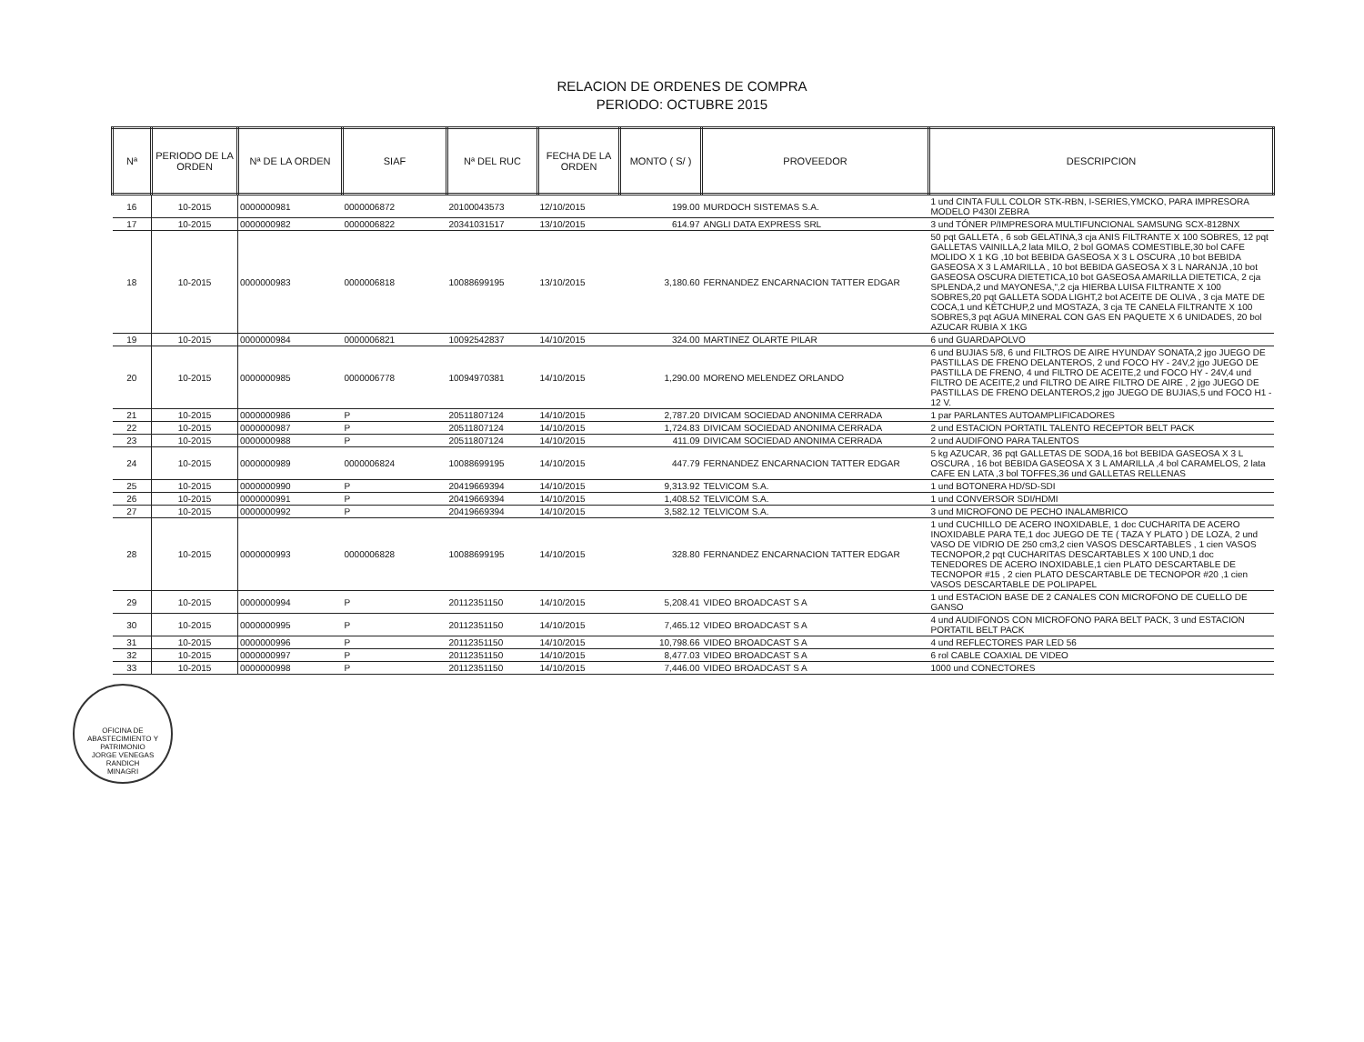RELACION DE ORDENES DE COMPRA
PERIODO: OCTUBRE 2015
| Nª | PERIODO DE LA ORDEN | Nª DE LA ORDEN | SIAF | Nª DEL RUC | FECHA DE LA ORDEN | MONTO ( S/ ) | PROVEEDOR | DESCRIPCION |
| --- | --- | --- | --- | --- | --- | --- | --- | --- |
| 16 | 10-2015 | 0000000981 | 0000006872 | 20100043573 | 12/10/2015 | 199.00 | MURDOCH SISTEMAS S.A. | 1 und CINTA FULL COLOR STK-RBN, I-SERIES,YMCKO, PARA IMPRESORA MODELO P430I ZEBRA |
| 17 | 10-2015 | 0000000982 | 0000006822 | 20341031517 | 13/10/2015 | 614.97 | ANGLI DATA EXPRESS SRL | 3 und TÓNER P/IMPRESORA MULTIFUNCIONAL SAMSUNG SCX-8128NX |
| 18 | 10-2015 | 0000000983 | 0000006818 | 10088699195 | 13/10/2015 | 3,180.60 | FERNANDEZ ENCARNACION TATTER EDGAR | 50 pqt GALLETA , 6 sob GELATINA,3 cja ANIS FILTRANTE X 100 SOBRES, 12 pqt GALLETAS VAINILLA,2 lata MILO, 2 bol GOMAS COMESTIBLE,30 bol CAFE MOLIDO X 1 KG ,10 bot BEBIDA GASEOSA X 3 L OSCURA ,10 bot BEBIDA GASEOSA X 3 L AMARILLA , 10 bot BEBIDA GASEOSA X 3 L NARANJA ,10 bot GASEOSA OSCURA DIETETICA,10 bot GASEOSA AMARILLA DIETETICA, 2 cja SPLENDA,2 und MAYONESA,",2 cja HIERBA LUISA FILTRANTE X 100 SOBRES,20 pqt GALLETA SODA LIGHT,2 bot ACEITE DE OLIVA , 3 cja MATE DE COCA,1 und KÉTCHUP,2 und MOSTAZA, 3 cja TE CANELA FILTRANTE X 100 SOBRES,3 pqt AGUA MINERAL CON GAS EN PAQUETE X 6 UNIDADES, 20 bol AZUCAR RUBIA X 1KG |
| 19 | 10-2015 | 0000000984 | 0000006821 | 10092542837 | 14/10/2015 | 324.00 | MARTINEZ OLARTE PILAR | 6 und GUARDAPOLVO |
| 20 | 10-2015 | 0000000985 | 0000006778 | 10094970381 | 14/10/2015 | 1,290.00 | MORENO MELENDEZ ORLANDO | 6 und BUJIAS 5/8, 6 und FILTROS DE AIRE HYUNDAY SONATA,2 jgo JUEGO DE PASTILLAS DE FRENO DELANTEROS, 2 und FOCO HY - 24V,2 jgo JUEGO DE PASTILLA DE FRENO, 4 und FILTRO DE ACEITE,2 und FOCO HY - 24V,4 und FILTRO DE ACEITE,2 und FILTRO DE AIRE FILTRO DE AIRE , 2 jgo JUEGO DE PASTILLAS DE FRENO DELANTEROS,2 jgo JUEGO DE BUJIAS,5 und FOCO H1 - 12 V. |
| 21 | 10-2015 | 0000000986 | P | 20511807124 | 14/10/2015 | 2,787.20 | DIVICAM SOCIEDAD ANONIMA CERRADA | 1 par PARLANTES AUTOAMPLIFICADORES |
| 22 | 10-2015 | 0000000987 | P | 20511807124 | 14/10/2015 | 1,724.83 | DIVICAM SOCIEDAD ANONIMA CERRADA | 2 und ESTACION PORTATIL TALENTO RECEPTOR BELT PACK |
| 23 | 10-2015 | 0000000988 | P | 20511807124 | 14/10/2015 | 411.09 | DIVICAM SOCIEDAD ANONIMA CERRADA | 2 und AUDIFONO PARA TALENTOS |
| 24 | 10-2015 | 0000000989 | 0000006824 | 10088699195 | 14/10/2015 | 447.79 | FERNANDEZ ENCARNACION TATTER EDGAR | 5 kg AZUCAR, 36 pqt GALLETAS DE SODA,16 bot BEBIDA GASEOSA X 3 L OSCURA , 16 bot BEBIDA GASEOSA X 3 L AMARILLA ,4 bol CARAMELOS, 2 lata CAFE EN LATA ,3 bol TOFFES,36 und GALLETAS RELLENAS |
| 25 | 10-2015 | 0000000990 | P | 20419669394 | 14/10/2015 | 9,313.92 | TELVICOM S.A. | 1 und BOTONERA HD/SD-SDI |
| 26 | 10-2015 | 0000000991 | P | 20419669394 | 14/10/2015 | 1,408.52 | TELVICOM S.A. | 1 und CONVERSOR SDI/HDMI |
| 27 | 10-2015 | 0000000992 | P | 20419669394 | 14/10/2015 | 3,582.12 | TELVICOM S.A. | 3 und MICROFONO DE PECHO INALAMBRICO |
| 28 | 10-2015 | 0000000993 | 0000006828 | 10088699195 | 14/10/2015 | 328.80 | FERNANDEZ ENCARNACION TATTER EDGAR | 1 und CUCHILLO DE ACERO INOXIDABLE, 1 doc CUCHARITA DE ACERO INOXIDABLE PARA TE,1 doc JUEGO DE TE ( TAZA Y PLATO ) DE LOZA, 2 und VASO DE VIDRIO DE 250 cm3,2 cien VASOS DESCARTABLES , 1 cien VASOS TECNOPOR,2 pqt CUCHARITAS DESCARTABLES X 100 UND,1 doc TENEDORES DE ACERO INOXIDABLE,1 cien PLATO DESCARTABLE DE TECNOPOR #15 , 2 cien PLATO DESCARTABLE DE TECNOPOR #20 ,1 cien VASOS DESCARTABLE DE POLIPAPEL |
| 29 | 10-2015 | 0000000994 | P | 20112351150 | 14/10/2015 | 5,208.41 | VIDEO BROADCAST S A | 1 und ESTACION BASE DE 2 CANALES CON MICROFONO DE CUELLO DE GANSO |
| 30 | 10-2015 | 0000000995 | P | 20112351150 | 14/10/2015 | 7,465.12 | VIDEO BROADCAST S A | 4 und AUDIFONOS CON MICROFONO PARA BELT PACK, 3 und ESTACION PORTATIL BELT PACK |
| 31 | 10-2015 | 0000000996 | P | 20112351150 | 14/10/2015 | 10,798.66 | VIDEO BROADCAST S A | 4 und REFLECTORES PAR LED 56 |
| 32 | 10-2015 | 0000000997 | P | 20112351150 | 14/10/2015 | 8,477.03 | VIDEO BROADCAST S A | 6 rol CABLE COAXIAL DE VIDEO |
| 33 | 10-2015 | 0000000998 | P | 20112351150 | 14/10/2015 | 7,446.00 | VIDEO BROADCAST S A | 1000 und CONECTORES |
OFICINA DE ABASTECIMIENTO Y PATRIMONIO
JORGE VENEGAS RANDICH
MINAGRI